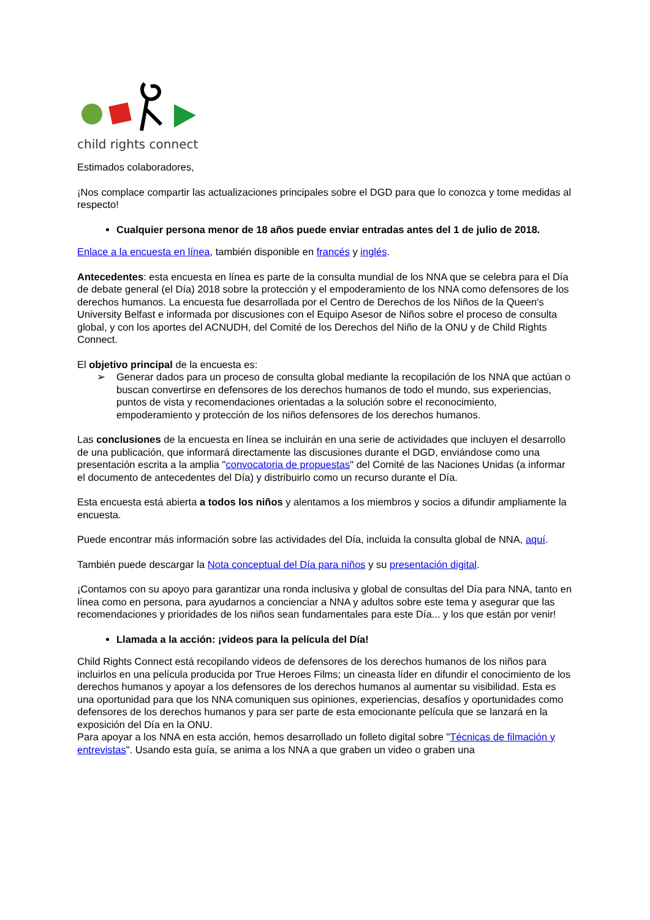child rights connect
Estimados colaboradores,
¡Nos complace compartir las actualizaciones principales sobre el DGD para que lo conozca y tome medidas al respecto!
Cualquier persona menor de 18 años puede enviar entradas antes del 1 de julio de 2018.
Enlace a la encuesta en línea, también disponible en francés y inglés.
Antecedentes: esta encuesta en línea es parte de la consulta mundial de los NNA que se celebra para el Día de debate general (el Día) 2018 sobre la protección y el empoderamiento de los NNA como defensores de los derechos humanos. La encuesta fue desarrollada por el Centro de Derechos de los Niños de la Queen's University Belfast e informada por discusiones con el Equipo Asesor de Niños sobre el proceso de consulta global, y con los aportes del ACNUDH, del Comité de los Derechos del Niño de la ONU y de Child Rights Connect.
El objetivo principal de la encuesta es:
➢ Generar dados para un proceso de consulta global mediante la recopilación de los NNA que actúan o buscan convertirse en defensores de los derechos humanos de todo el mundo, sus experiencias, puntos de vista y recomendaciones orientadas a la solución sobre el reconocimiento, empoderamiento y protección de los niños defensores de los derechos humanos.
Las conclusiones de la encuesta en línea se incluirán en una serie de actividades que incluyen el desarrollo de una publicación, que informará directamente las discusiones durante el DGD, enviándose como una presentación escrita a la amplia "convocatoria de propuestas" del Comité de las Naciones Unidas (a informar el documento de antecedentes del Día) y distribuirlo como un recurso durante el Día.
Esta encuesta está abierta a todos los niños y alentamos a los miembros y socios a difundir ampliamente la encuesta.
Puede encontrar más información sobre las actividades del Día, incluida la consulta global de NNA, aquí.
También puede descargar la Nota conceptual del Día para niños y su presentación digital.
¡Contamos con su apoyo para garantizar una ronda inclusiva y global de consultas del Día para NNA, tanto en línea como en persona, para ayudarnos a concienciar a NNA y adultos sobre este tema y asegurar que las recomendaciones y prioridades de los niños sean fundamentales para este Día... y los que están por venir!
Llamada a la acción: ¡videos para la película del Día!
Child Rights Connect está recopilando videos de defensores de los derechos humanos de los niños para incluirlos en una película producida por True Heroes Films; un cineasta líder en difundir el conocimiento de los derechos humanos y apoyar a los defensores de los derechos humanos al aumentar su visibilidad. Esta es una oportunidad para que los NNA comuniquen sus opiniones, experiencias, desafíos y oportunidades como defensores de los derechos humanos y para ser parte de esta emocionante película que se lanzará en la exposición del Día en la ONU.
Para apoyar a los NNA en esta acción, hemos desarrollado un folleto digital sobre "Técnicas de filmación y entrevistas". Usando esta guía, se anima a los NNA a que graben un video o graben una